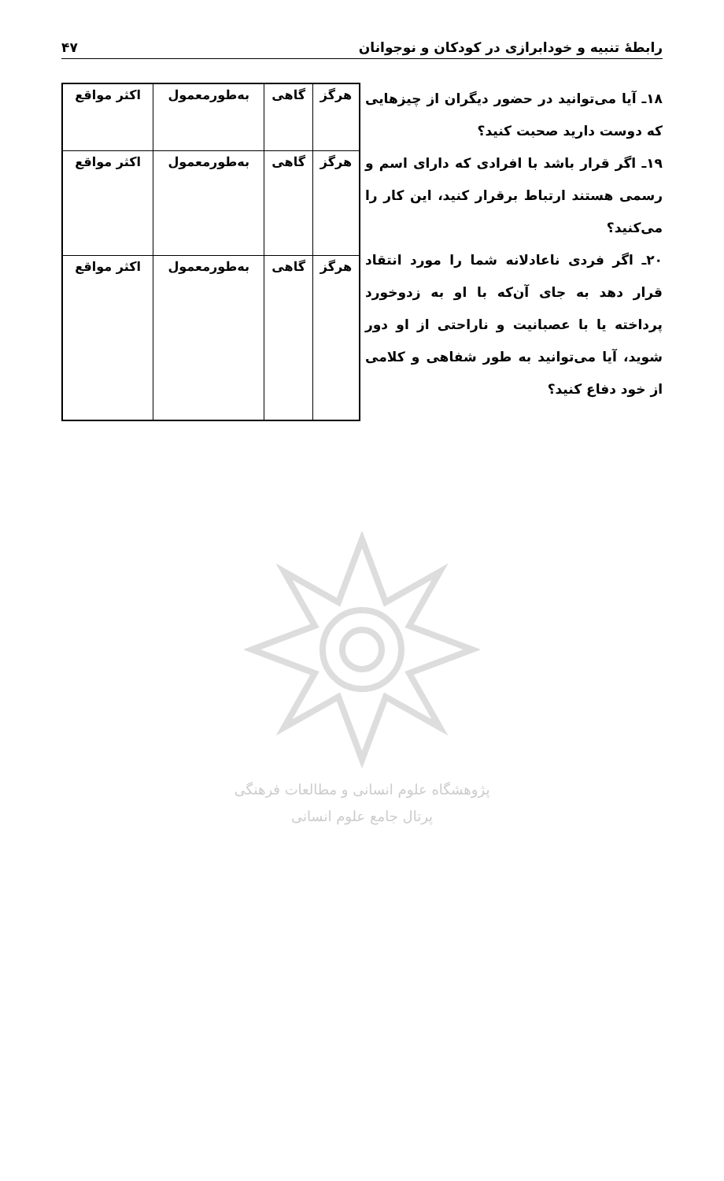رابطهٔ تنبیه و خودابرازی در کودکان و نوجوانان ۴۷
۱۸ـ آیا می‌توانید در حضور دیگران از چیزهایی که دوست دارید صحبت کنید؟
۱۹ـ اگر قرار باشد با افرادی که دارای اسم و رسمی هستند ارتباط برقرار کنید، این کار را می‌کنید؟
۲۰ـ اگر فردی ناعادلانه شما را مورد انتقاد قرار دهد به جای آن‌که با او به زدوخورد پرداخته یا با عصبانیت و ناراحتی از او دور شوید، آیا می‌توانید به طور شفاهی و کلامی از خود دفاع کنید؟
| هرگز | گاهی | به‌طورمعمول | اکثر مواقع |
| هرگز | گاهی | به‌طورمعمول | اکثر مواقع |
| هرگز | گاهی | به‌طورمعمول | اکثر مواقع |
پژوهشگاه علوم انسانی و مطالعات فرهنگی
پرتال جامع علوم انسانی